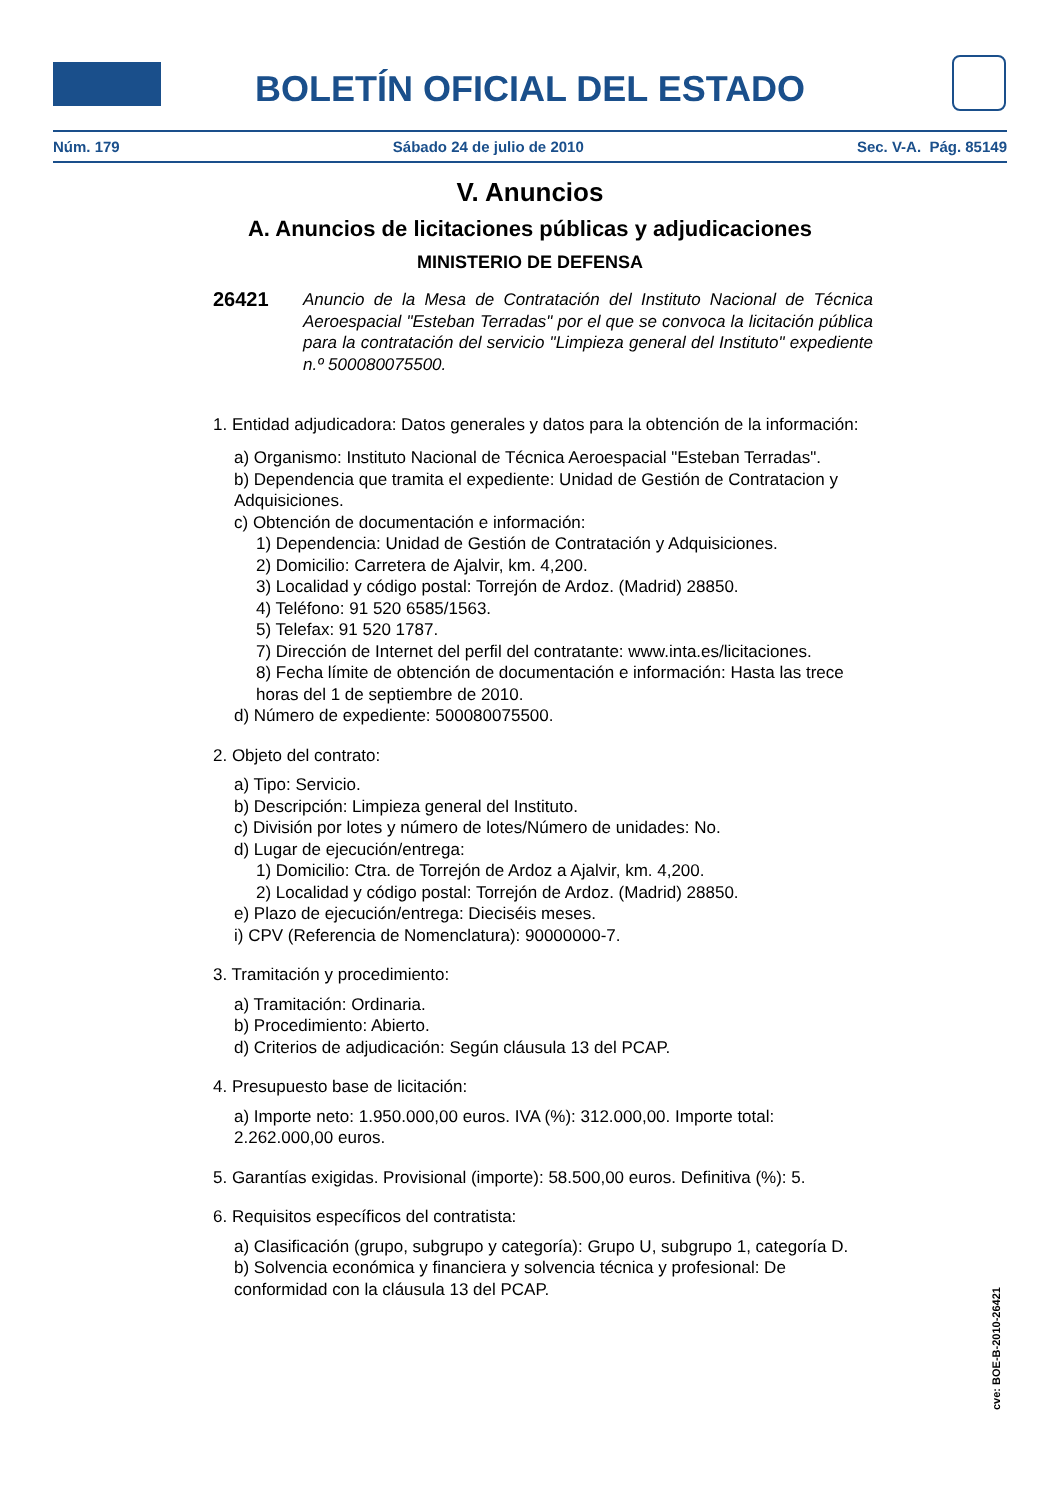BOLETÍN OFICIAL DEL ESTADO
Núm. 179 Sábado 24 de julio de 2010 Sec. V-A. Pág. 85149
V. Anuncios
A. Anuncios de licitaciones públicas y adjudicaciones
MINISTERIO DE DEFENSA
26421 Anuncio de la Mesa de Contratación del Instituto Nacional de Técnica Aeroespacial "Esteban Terradas" por el que se convoca la licitación pública para la contratación del servicio "Limpieza general del Instituto" expediente n.º 500080075500.
1. Entidad adjudicadora: Datos generales y datos para la obtención de la información:
a) Organismo: Instituto Nacional de Técnica Aeroespacial "Esteban Terradas".
b) Dependencia que tramita el expediente: Unidad de Gestión de Contratacion y Adquisiciones.
c) Obtención de documentación e información:
1) Dependencia: Unidad de Gestión de Contratación y Adquisiciones.
2) Domicilio: Carretera de Ajalvir, km. 4,200.
3) Localidad y código postal: Torrejón de Ardoz. (Madrid) 28850.
4) Teléfono: 91 520 6585/1563.
5) Telefax: 91 520 1787.
7) Dirección de Internet del perfil del contratante: www.inta.es/licitaciones.
8) Fecha límite de obtención de documentación e información: Hasta las trece horas del 1 de septiembre de 2010.
d) Número de expediente: 500080075500.
2. Objeto del contrato:
a) Tipo: Servicio.
b) Descripción: Limpieza general del Instituto.
c) División por lotes y número de lotes/Número de unidades: No.
d) Lugar de ejecución/entrega:
1) Domicilio: Ctra. de Torrejón de Ardoz a Ajalvir, km. 4,200.
2) Localidad y código postal: Torrejón de Ardoz. (Madrid) 28850.
e) Plazo de ejecución/entrega: Dieciséis meses.
i) CPV (Referencia de Nomenclatura): 90000000-7.
3. Tramitación y procedimiento:
a) Tramitación: Ordinaria.
b) Procedimiento: Abierto.
d) Criterios de adjudicación: Según cláusula 13 del PCAP.
4. Presupuesto base de licitación:
a) Importe neto: 1.950.000,00 euros. IVA (%): 312.000,00. Importe total: 2.262.000,00 euros.
5. Garantías exigidas. Provisional (importe): 58.500,00 euros. Definitiva (%): 5.
6. Requisitos específicos del contratista:
a) Clasificación (grupo, subgrupo y categoría): Grupo U, subgrupo 1, categoría D.
b) Solvencia económica y financiera y solvencia técnica y profesional: De conformidad con la cláusula 13 del PCAP.
cve: BOE-B-2010-26421